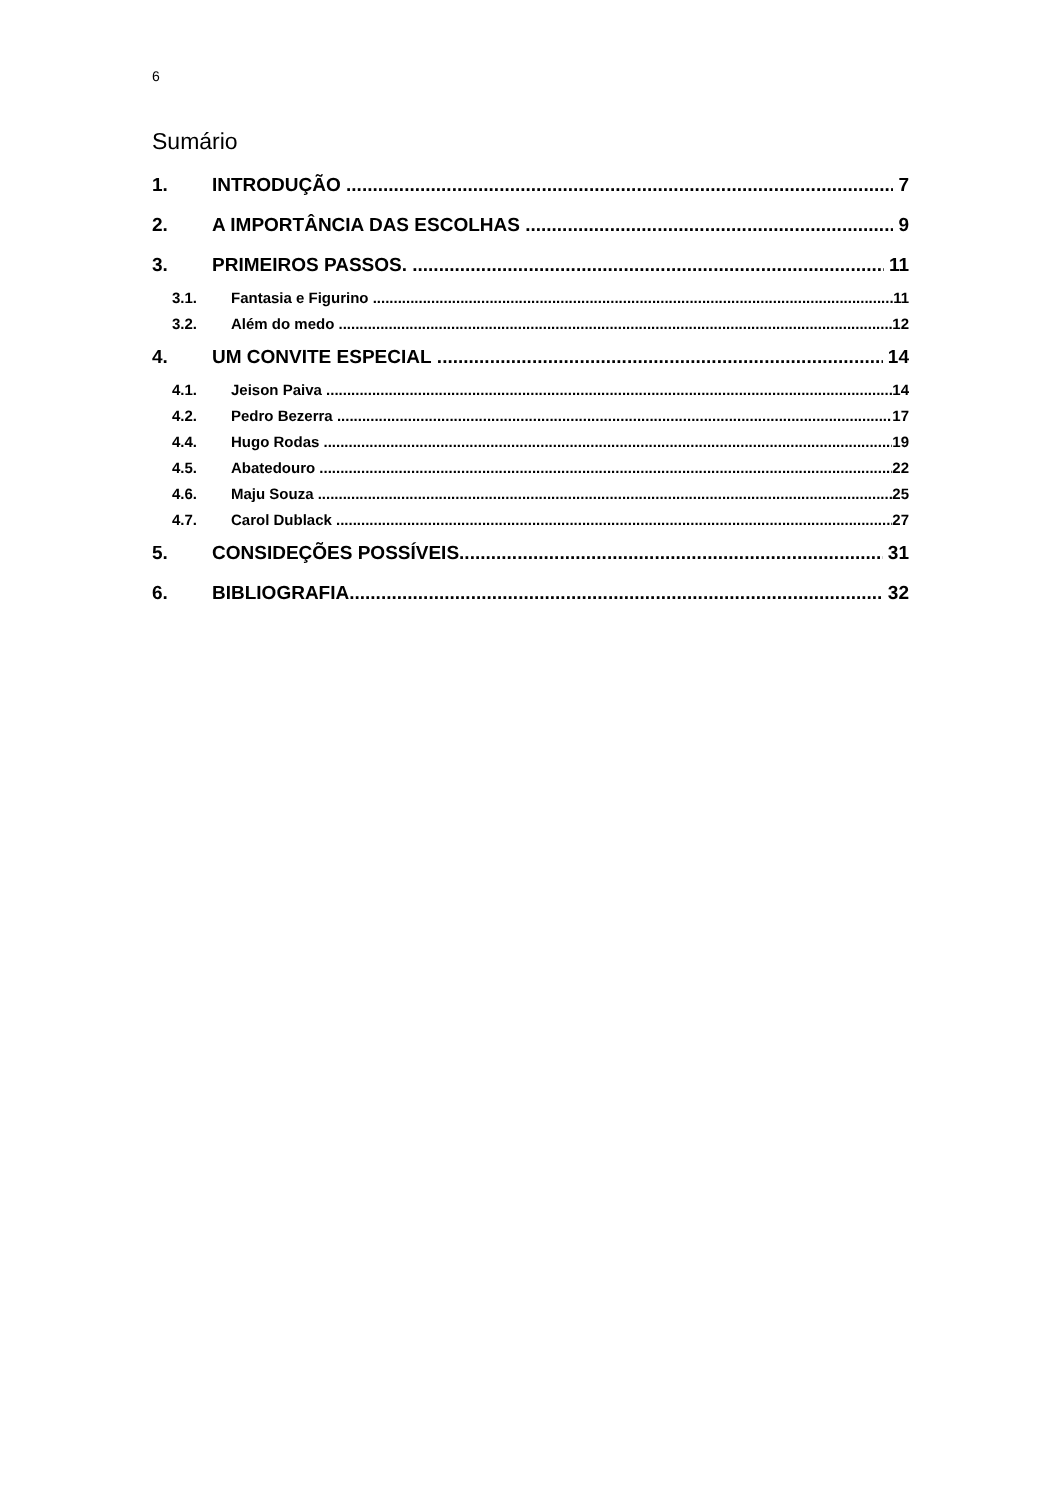6
Sumário
1. INTRODUÇÃO 7
2. A IMPORTÂNCIA DAS ESCOLHAS 9
3. PRIMEIROS PASSOS. 11
3.1. Fantasia e Figurino 11
3.2. Além do medo 12
4. UM CONVITE ESPECIAL 14
4.1. Jeison Paiva 14
4.2. Pedro Bezerra 17
4.4. Hugo Rodas 19
4.5. Abatedouro 22
4.6. Maju Souza 25
4.7. Carol Dublack 27
5. CONSIDEÇÕES POSSÍVEIS 31
6. BIBLIOGRAFIA 32